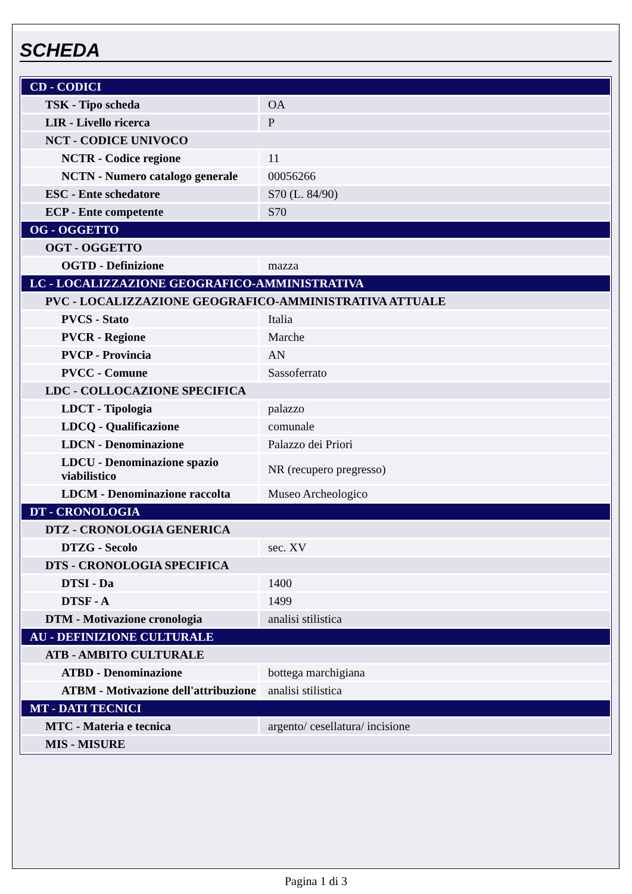SCHEDA
| CD - CODICI | |
| TSK - Tipo scheda | OA |
| LIR - Livello ricerca | P |
| NCT - CODICE UNIVOCO | |
| NCTR - Codice regione | 11 |
| NCTN - Numero catalogo generale | 00056266 |
| ESC - Ente schedatore | S70 (L. 84/90) |
| ECP - Ente competente | S70 |
| OG - OGGETTO | |
| OGT - OGGETTO | |
| OGTD - Definizione | mazza |
| LC - LOCALIZZAZIONE GEOGRAFICO-AMMINISTRATIVA | |
| PVC - LOCALIZZAZIONE GEOGRAFICO-AMMINISTRATIVA ATTUALE | |
| PVCS - Stato | Italia |
| PVCR - Regione | Marche |
| PVCP - Provincia | AN |
| PVCC - Comune | Sassoferrato |
| LDC - COLLOCAZIONE SPECIFICA | |
| LDCT - Tipologia | palazzo |
| LDCQ - Qualificazione | comunale |
| LDCN - Denominazione | Palazzo dei Priori |
| LDCU - Denominazione spazio viabilistico | NR (recupero pregresso) |
| LDCM - Denominazione raccolta | Museo Archeologico |
| DT - CRONOLOGIA | |
| DTZ - CRONOLOGIA GENERICA | |
| DTZG - Secolo | sec. XV |
| DTS - CRONOLOGIA SPECIFICA | |
| DTSI - Da | 1400 |
| DTSF - A | 1499 |
| DTM - Motivazione cronologia | analisi stilistica |
| AU - DEFINIZIONE CULTURALE | |
| ATB - AMBITO CULTURALE | |
| ATBD - Denominazione | bottega marchigiana |
| ATBM - Motivazione dell'attribuzione | analisi stilistica |
| MT - DATI TECNICI | |
| MTC - Materia e tecnica | argento/ cesellatura/ incisione |
| MIS - MISURE | |
Pagina 1 di 3